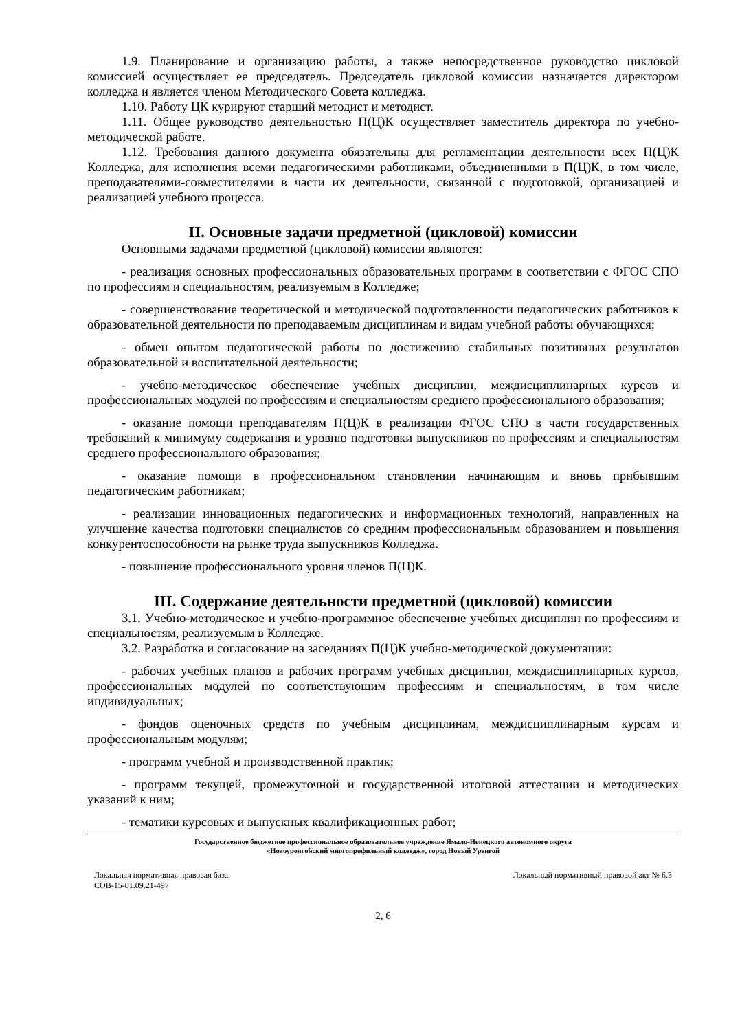1.9. Планирование и организацию работы, а также непосредственное руководство цикловой комиссией осуществляет ее председатель. Председатель цикловой комиссии назначается директором колледжа и является членом Методического Совета колледжа.
1.10. Работу ЦК курируют старший методист и методист.
1.11. Общее руководство деятельностью П(Ц)К осуществляет заместитель директора по учебно-методической работе.
1.12. Требования данного документа обязательны для регламентации деятельности всех П(Ц)К Колледжа, для исполнения всеми педагогическими работниками, объединенными в П(Ц)К, в том числе, преподавателями-совместителями в части их деятельности, связанной с подготовкой, организацией и реализацией учебного процесса.
II. Основные задачи предметной (цикловой) комиссии
Основными задачами предметной (цикловой) комиссии являются:
- реализация основных профессиональных образовательных программ в соответствии с ФГОС СПО по профессиям и специальностям, реализуемым в Колледже;
- совершенствование теоретической и методической подготовленности педагогических работников к образовательной деятельности по преподаваемым дисциплинам и видам учебной работы обучающихся;
- обмен опытом педагогической работы по достижению стабильных позитивных результатов образовательной и воспитательной деятельности;
- учебно-методическое обеспечение учебных дисциплин, междисциплинарных курсов и профессиональных модулей по профессиям и специальностям среднего профессионального образования;
- оказание помощи преподавателям П(Ц)К в реализации ФГОС СПО в части государственных требований к минимуму содержания и уровню подготовки выпускников по профессиям и специальностям среднего профессионального образования;
- оказание помощи в профессиональном становлении начинающим и вновь прибывшим педагогическим работникам;
- реализации инновационных педагогических и информационных технологий, направленных на улучшение качества подготовки специалистов со средним профессиональным образованием и повышения конкурентоспособности на рынке труда выпускников Колледжа.
- повышение профессионального уровня членов П(Ц)К.
III. Содержание деятельности предметной (цикловой) комиссии
3.1. Учебно-методическое и учебно-программное обеспечение учебных дисциплин по профессиям и специальностям, реализуемым в Колледже.
3.2. Разработка и согласование на заседаниях П(Ц)К учебно-методической документации:
- рабочих учебных планов и рабочих программ учебных дисциплин, междисциплинарных курсов, профессиональных модулей по соответствующим профессиям и специальностям, в том числе индивидуальных;
- фондов оценочных средств по учебным дисциплинам, междисциплинарным курсам и профессиональным модулям;
- программ учебной и производственной практик;
- программ текущей, промежуточной и государственной итоговой аттестации и методических указаний к ним;
- тематики курсовых и выпускных квалификационных работ;
Государственное бюджетное профессиональное образовательное учреждение Ямало-Ненецкого автономного округа
«Новоуренгойский многопрофильный колледж», город Новый Уренгой
Локальная нормативная правовая база.
СОВ-15-01.09.21-497 Локальный нормативный правовой акт № 6.3
2, 6